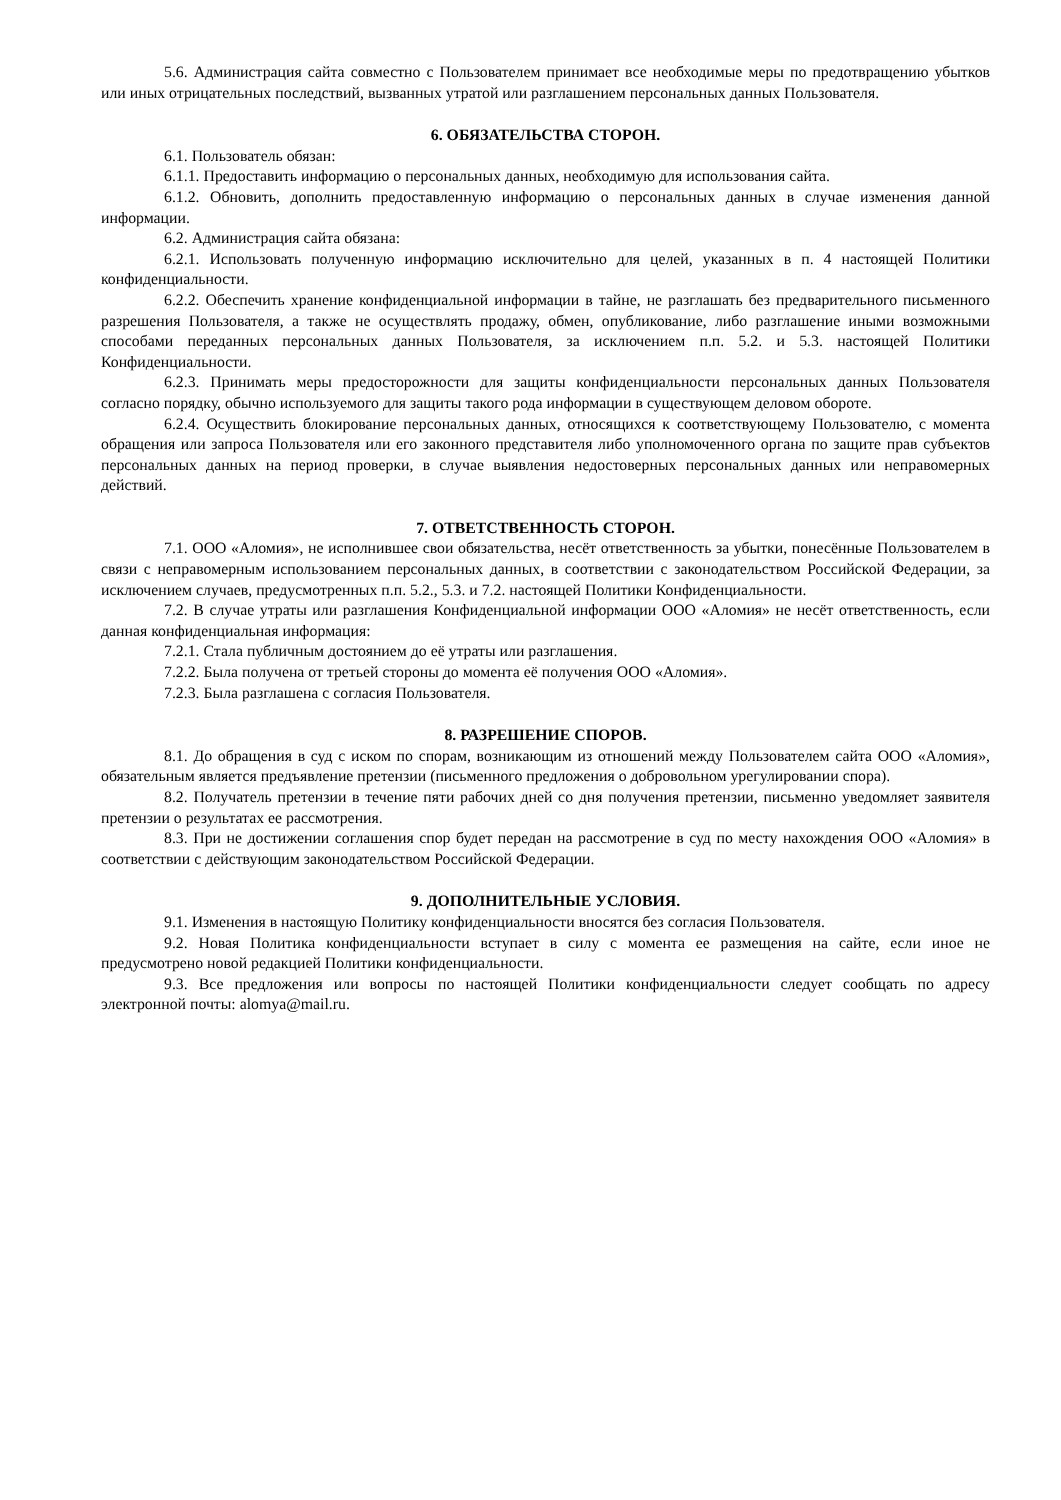5.6. Администрация сайта совместно с Пользователем принимает все необходимые меры по предотвращению убытков или иных отрицательных последствий, вызванных утратой или разглашением персональных данных Пользователя.
6. ОБЯЗАТЕЛЬСТВА СТОРОН.
6.1. Пользователь обязан:
6.1.1. Предоставить информацию о персональных данных, необходимую для использования сайта.
6.1.2. Обновить, дополнить предоставленную информацию о персональных данных в случае изменения данной информации.
6.2. Администрация сайта обязана:
6.2.1. Использовать полученную информацию исключительно для целей, указанных в п. 4 настоящей Политики конфиденциальности.
6.2.2. Обеспечить хранение конфиденциальной информации в тайне, не разглашать без предварительного письменного разрешения Пользователя, а также не осуществлять продажу, обмен, опубликование, либо разглашение иными возможными способами переданных персональных данных Пользователя, за исключением п.п. 5.2. и 5.3. настоящей Политики Конфиденциальности.
6.2.3. Принимать меры предосторожности для защиты конфиденциальности персональных данных Пользователя согласно порядку, обычно используемого для защиты такого рода информации в существующем деловом обороте.
6.2.4. Осуществить блокирование персональных данных, относящихся к соответствующему Пользователю, с момента обращения или запроса Пользователя или его законного представителя либо уполномоченного органа по защите прав субъектов персональных данных на период проверки, в случае выявления недостоверных персональных данных или неправомерных действий.
7. ОТВЕТСТВЕННОСТЬ СТОРОН.
7.1. ООО «Аломия», не исполнившее свои обязательства, несёт ответственность за убытки, понесённые Пользователем в связи с неправомерным использованием персональных данных, в соответствии с законодательством Российской Федерации, за исключением случаев, предусмотренных п.п. 5.2., 5.3. и 7.2. настоящей Политики Конфиденциальности.
7.2. В случае утраты или разглашения Конфиденциальной информации ООО «Аломия» не несёт ответственность, если данная конфиденциальная информация:
7.2.1. Стала публичным достоянием до её утраты или разглашения.
7.2.2. Была получена от третьей стороны до момента её получения ООО «Аломия».
7.2.3. Была разглашена с согласия Пользователя.
8. РАЗРЕШЕНИЕ СПОРОВ.
8.1. До обращения в суд с иском по спорам, возникающим из отношений между Пользователем сайта ООО «Аломия», обязательным является предъявление претензии (письменного предложения о добровольном урегулировании спора).
8.2. Получатель претензии в течение пяти рабочих дней со дня получения претензии, письменно уведомляет заявителя претензии о результатах ее рассмотрения.
8.3. При не достижении соглашения спор будет передан на рассмотрение в суд по месту нахождения ООО «Аломия» в соответствии с действующим законодательством Российской Федерации.
9. ДОПОЛНИТЕЛЬНЫЕ УСЛОВИЯ.
9.1. Изменения в настоящую Политику конфиденциальности вносятся без согласия Пользователя.
9.2. Новая Политика конфиденциальности вступает в силу с момента ее размещения на сайте, если иное не предусмотрено новой редакцией Политики конфиденциальности.
9.3. Все предложения или вопросы по настоящей Политики конфиденциальности следует сообщать по адресу электронной почты: alomya@mail.ru.